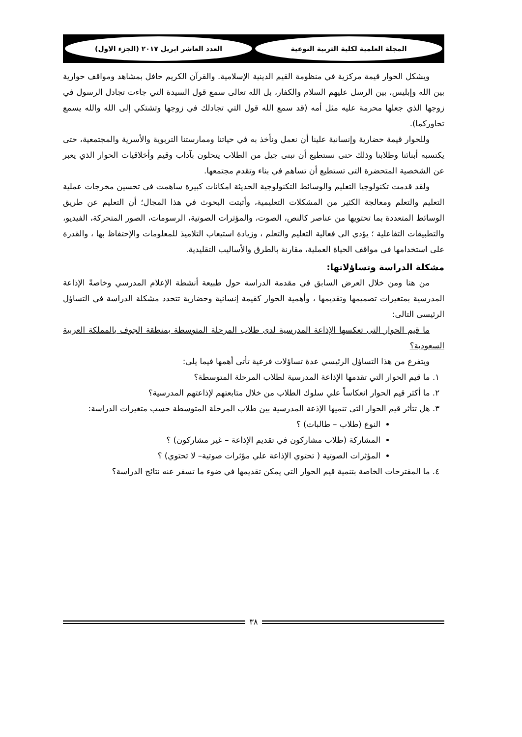المجلة العلمية لكلية التربية النوعية
العدد العاشر ابريل ٢٠١٧ (الجزء الاول)
ويشكل الحوار قيمة مركزية في منظومة القيم الدينية الإسلامية. والقرآن الكريم حافل بمشاهد ومواقف حوارية بين الله وإبليس، بين الرسل عليهم السلام والكفار، بل الله تعالى سمع قول السيدة التي جاءت تجادل الرسول في زوجها الذي جعلها محرمة عليه مثل أمه (قد سمع الله قول التي تجادلك في زوجها وتشتكي إلى الله والله يسمع تحاوركما).
وللحوار قيمة حضارية وإنسانية علينا أن نعمل ونأخذ به في حياتنا وممارستنا التربوية والأسرية والمجتمعية، حتى يكتسبه أبنائنا وطلابنا وذلك حتى نستطيع أن نبنى جيل من الطلاب يتحلون بآداب وقيم وأخلاقيات الحوار الذي يعبر عن الشخصية المتحضرة التى تستطيع أن تساهم في بناء وتقدم مجتمعها.
ولقد قدمت تكنولوجيا التعليم والوسائط التكنولوجية الحديثة امكانات كبيرة ساهمت فى تحسين مخرجات عملية التعليم والتعلم ومعالجة الكثير من المشكلات التعليمية، وأثبتت البحوث في هذا المجال؛ أن التعليم عن طريق الوسائط المتعددة بما تحتويها من عناصر كالنص، الصوت، والمؤثرات الصوتية، الرسومات، الصور المتحركة، الفيديو، والتطبيقات التفاعلية ؛ يؤدي الى فعالية التعليم والتعلم ، وزيادة استيعاب التلاميذ للمعلومات والإحتفاظ بها ، والقدرة على استخدامها فى مواقف الحياة العملية، مقارنة بالطرق والأساليب التقليدية.
مشكلة الدراسة وتساؤلاتها:
من هنا ومن خلال العرض السابق في مقدمة الدراسة حول طبيعة أنشطة الإعلام المدرسي وخاصةً الإذاعة المدرسية بمتغيرات تصميمها وتقديمها ، وأهمية الحوار كقيمة إنسانية وحضارية تتحدد مشكلة الدراسة في التساؤل الرئيسى التالى:
ما قيم الحوار التى تعكسها الإذاعة المدرسية لدى طلاب المرحلة المتوسطة بمنطقة الجوف بالمملكة العربية السعودية؟
ويتفرع من هذا التساؤل الرئيسي عدة تساؤلات فرعية تأتى أهمها فيما يلى:
١. ما قيم الحوار التي تقدمها الإذاعة المدرسية لطلاب المرحلة المتوسطة؟
٢. ما أكثر قيم الحوار انعكاساً علي سلوك الطلاب من خلال متابعتهم لإذاعتهم المدرسية؟
٣. هل تتأثر قيم الحوار التى تنميها الإذعة المدرسية بين طلاب المرحلة المتوسطة حسب متغيرات الدراسة:
النوع (طلاب – طالبات) ؟
المشاركة (طلاب مشاركون في تقديم الإذاعة – غير مشاركون) ؟
المؤثرات الصوتية ( تحتوي الإذاعة علي مؤثرات صوتية– لا تحتوي) ؟
٤. ما المقترحات الخاصة بتنمية قيم الحوار التي يمكن تقديمها في ضوء ما تسفر عنه نتائج الدراسة؟
٣٨